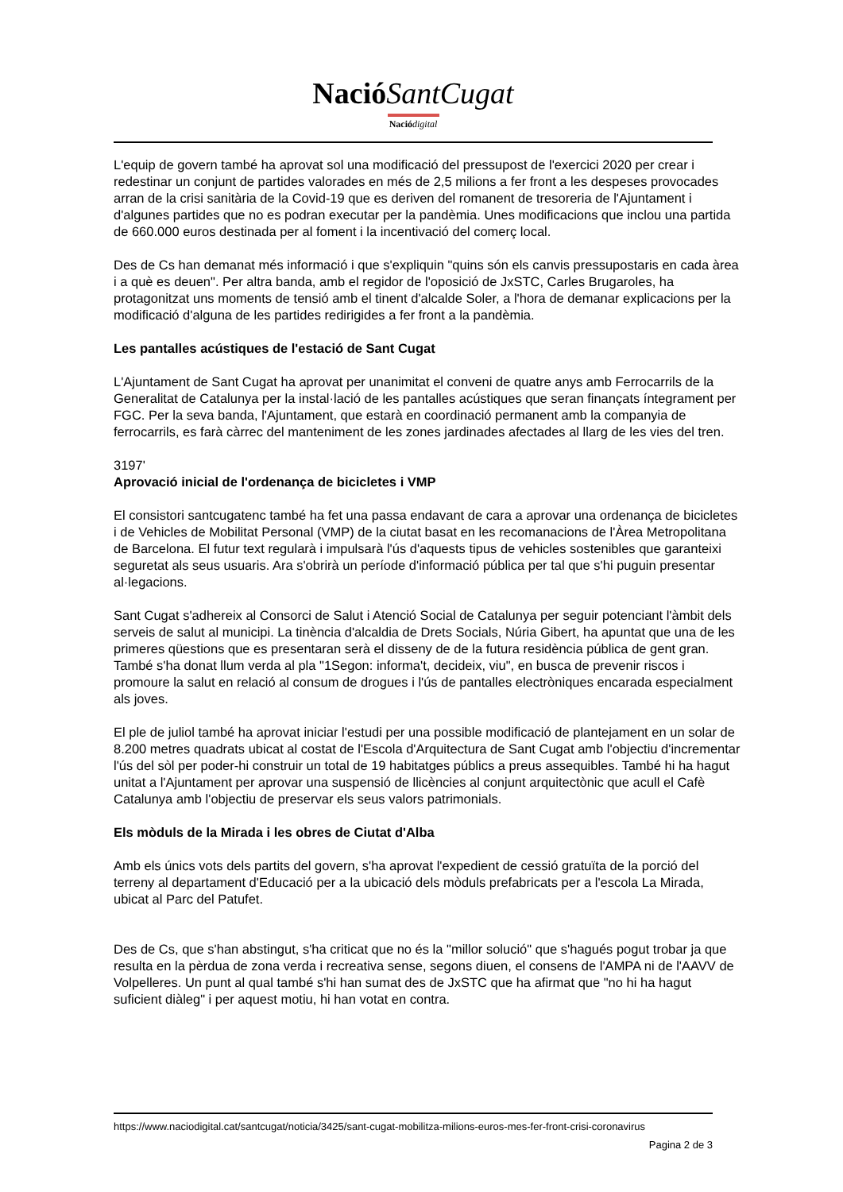Nació SantCugat
Nació digital
L'equip de govern també ha aprovat sol una modificació del pressupost de l'exercici 2020 per crear i redestinar un conjunt de partides valorades en més de 2,5 milions a fer front a les despeses provocades arran de la crisi sanitària de la Covid-19 que es deriven del romanent de tresoreria de l'Ajuntament i d'algunes partides que no es podran executar per la pandèmia. Unes modificacions que inclou una partida de 660.000 euros destinada per al foment i la incentivació del comerç local.
Des de Cs han demanat més informació i que s'expliquin "quins són els canvis pressupostaris en cada àrea i a què es deuen". Per altra banda, amb el regidor de l'oposició de JxSTC, Carles Brugaroles, ha protagonitzat uns moments de tensió amb el tinent d'alcalde Soler, a l'hora de demanar explicacions per la modificació d'alguna de les partides redirigides a fer front a la pandèmia.
Les pantalles acústiques de l'estació de Sant Cugat
L'Ajuntament de Sant Cugat ha aprovat per unanimitat el conveni de quatre anys amb Ferrocarrils de la Generalitat de Catalunya per la instal·lació de les pantalles acústiques que seran finançats íntegrament per FGC. Per la seva banda, l'Ajuntament, que estarà en coordinació permanent amb la companyia de ferrocarrils, es farà càrrec del manteniment de les zones jardinades afectades al llarg de les vies del tren.
3197'
Aprovació inicial de l'ordenança de bicicletes i VMP
El consistori santcugatenc també ha fet una passa endavant de cara a aprovar una ordenança de bicicletes i de Vehicles de Mobilitat Personal (VMP) de la ciutat basat en les recomanacions de l'Àrea Metropolitana de Barcelona. El futur text regularà i impulsarà l'ús d'aquests tipus de vehicles sostenibles que garanteixi seguretat als seus usuaris. Ara s'obrirà un període d'informació pública per tal que s'hi puguin presentar al·legacions.
Sant Cugat s'adhereix al Consorci de Salut i Atenció Social de Catalunya per seguir potenciant l'àmbit dels serveis de salut al municipi. La tinència d'alcaldia de Drets Socials, Núria Gibert, ha apuntat que una de les primeres qüestions que es presentaran serà el disseny de de la futura residència pública de gent gran. També s'ha donat llum verda al pla "1Segon: informa't, decideix, viu", en busca de prevenir riscos i promoure la salut en relació al consum de drogues i l'ús de pantalles electròniques encarada especialment als joves.
El ple de juliol també ha aprovat iniciar l'estudi per una possible modificació de plantejament en un solar de 8.200 metres quadrats ubicat al costat de l'Escola d'Arquitectura de Sant Cugat amb l'objectiu d'incrementar l'ús del sòl per poder-hi construir un total de 19 habitatges públics a preus assequibles. També hi ha hagut unitat a l'Ajuntament per aprovar una suspensió de llicències al conjunt arquitectònic que acull el Cafè Catalunya amb l'objectiu de preservar els seus valors patrimonials.
Els mòduls de la Mirada i les obres de Ciutat d'Alba
Amb els únics vots dels partits del govern, s'ha aprovat l'expedient de cessió gratuïta de la porció del terreny al departament d'Educació per a la ubicació dels mòduls prefabricats per a l'escola La Mirada, ubicat al Parc del Patufet.
Des de Cs, que s'han abstingut, s'ha criticat que no és la "millor solució" que s'hagués pogut trobar ja que resulta en la pèrdua de zona verda i recreativa sense, segons diuen, el consens de l'AMPA ni de l'AAVV de Volpelleres. Un punt al qual també s'hi han sumat des de JxSTC que ha afirmat que "no hi ha hagut suficient diàleg" i per aquest motiu, hi han votat en contra.
https://www.naciodigital.cat/santcugat/noticia/3425/sant-cugat-mobilitza-milions-euros-mes-fer-front-crisi-coronavirus
Pagina 2 de 3